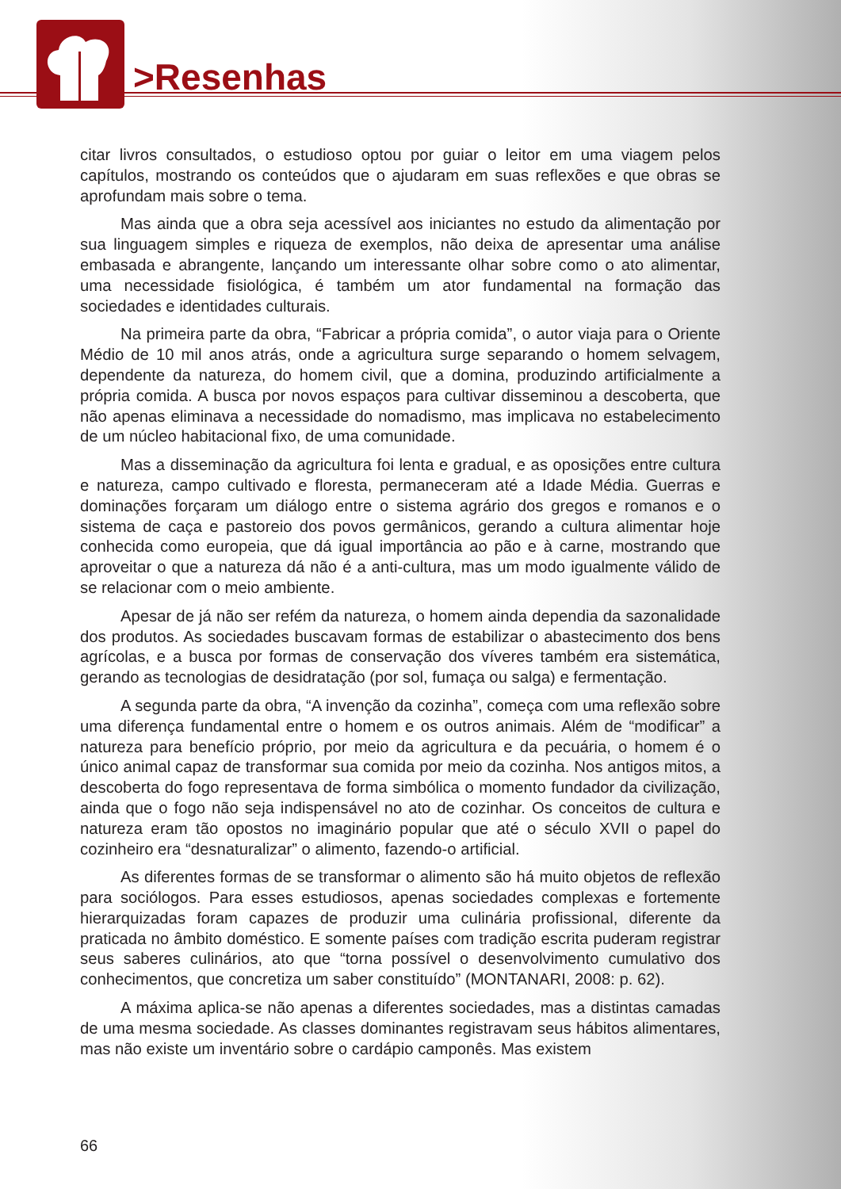>Resenhas
citar livros consultados, o estudioso optou por guiar o leitor em uma viagem pelos capítulos, mostrando os conteúdos que o ajudaram em suas reflexões e que obras se aprofundam mais sobre o tema.
Mas ainda que a obra seja acessível aos iniciantes no estudo da alimentação por sua linguagem simples e riqueza de exemplos, não deixa de apresentar uma análise embasada e abrangente, lançando um interessante olhar sobre como o ato alimentar, uma necessidade fisiológica, é também um ator fundamental na formação das sociedades e identidades culturais.
Na primeira parte da obra, “Fabricar a própria comida”, o autor viaja para o Oriente Médio de 10 mil anos atrás, onde a agricultura surge separando o homem selvagem, dependente da natureza, do homem civil, que a domina, produzindo artificialmente a própria comida. A busca por novos espaços para cultivar disseminou a descoberta, que não apenas eliminava a necessidade do nomadismo, mas implicava no estabelecimento de um núcleo habitacional fixo, de uma comunidade.
Mas a disseminação da agricultura foi lenta e gradual, e as oposições entre cultura e natureza, campo cultivado e floresta, permaneceram até a Idade Média. Guerras e dominações forçaram um diálogo entre o sistema agrário dos gregos e romanos e o sistema de caça e pastoreio dos povos germânicos, gerando a cultura alimentar hoje conhecida como europeia, que dá igual importância ao pão e à carne, mostrando que aproveitar o que a natureza dá não é a anti-cultura, mas um modo igualmente válido de se relacionar com o meio ambiente.
Apesar de já não ser refém da natureza, o homem ainda dependia da sazonalidade dos produtos. As sociedades buscavam formas de estabilizar o abastecimento dos bens agrícolas, e a busca por formas de conservação dos víveres também era sistemática, gerando as tecnologias de desidratação (por sol, fumaça ou salga) e fermentação.
A segunda parte da obra, “A invenção da cozinha”, começa com uma reflexão sobre uma diferença fundamental entre o homem e os outros animais. Além de “modificar” a natureza para benefício próprio, por meio da agricultura e da pecuária, o homem é o único animal capaz de transformar sua comida por meio da cozinha. Nos antigos mitos, a descoberta do fogo representava de forma simbólica o momento fundador da civilização, ainda que o fogo não seja indispensável no ato de cozinhar. Os conceitos de cultura e natureza eram tão opostos no imaginário popular que até o século XVII o papel do cozinheiro era “desnaturalizar” o alimento, fazendo-o artificial.
As diferentes formas de se transformar o alimento são há muito objetos de reflexão para sociólogos. Para esses estudiosos, apenas sociedades complexas e fortemente hierarquizadas foram capazes de produzir uma culinária profissional, diferente da praticada no âmbito doméstico. E somente países com tradição escrita puderam registrar seus saberes culinários, ato que “torna possível o desenvolvimento cumulativo dos conhecimentos, que concretiza um saber constituído” (MONTANARI, 2008: p. 62).
A máxima aplica-se não apenas a diferentes sociedades, mas a distintas camadas de uma mesma sociedade. As classes dominantes registravam seus hábitos alimentares, mas não existe um inventário sobre o cardápio camponês. Mas existem
66